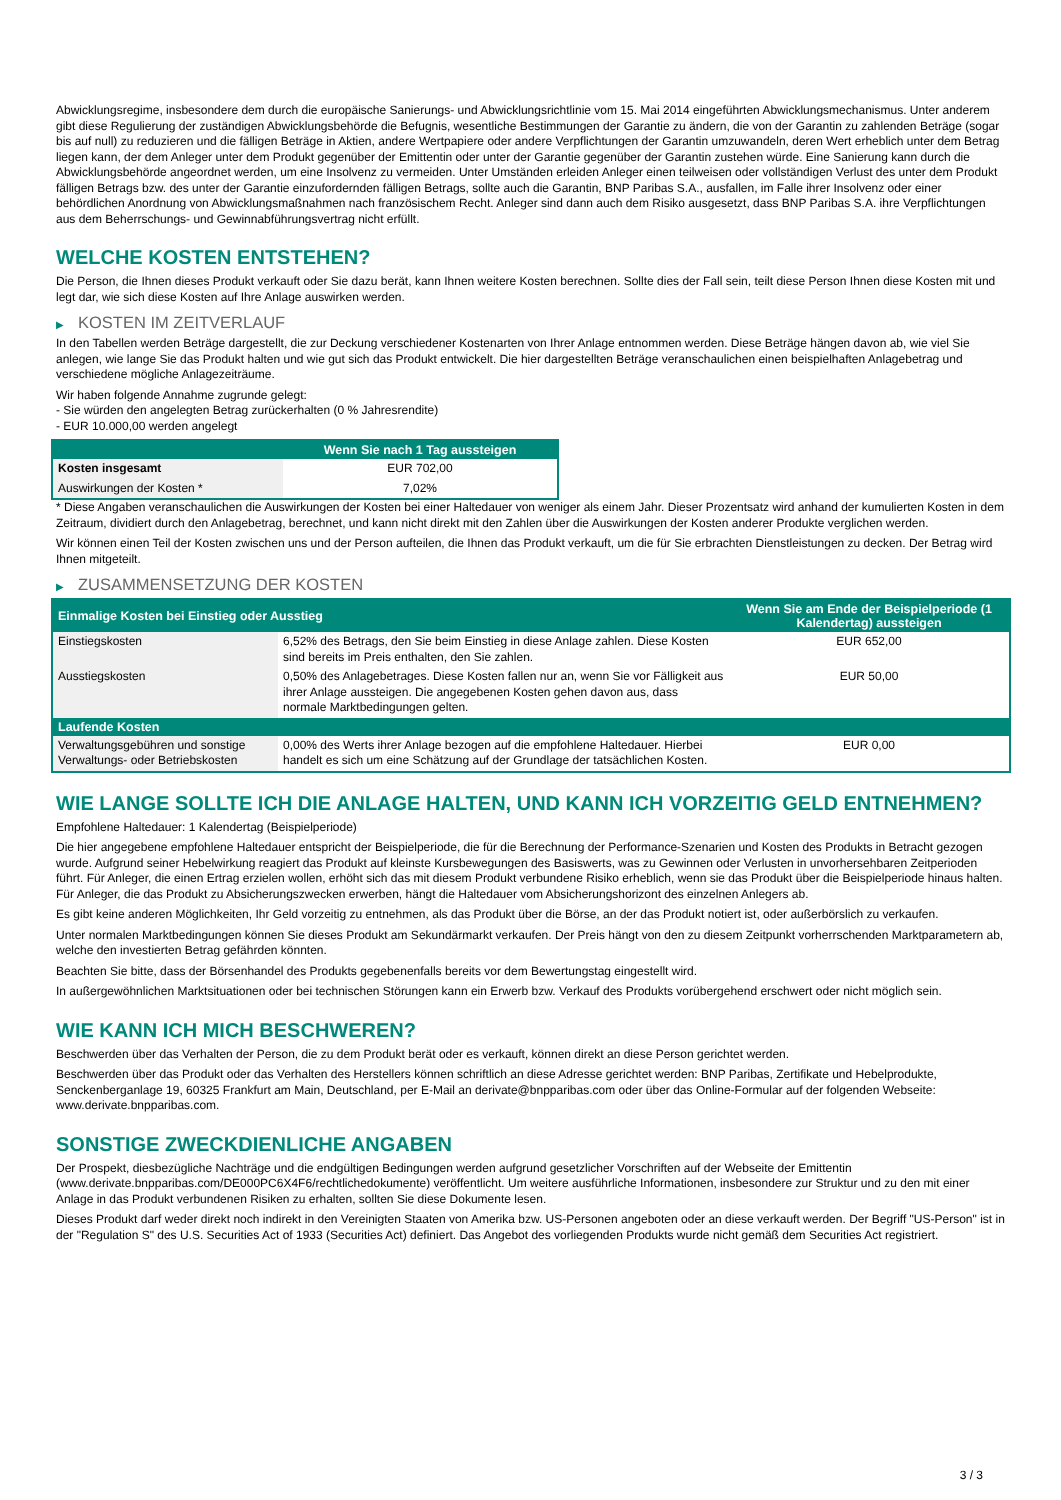Abwicklungsregime, insbesondere dem durch die europäische Sanierungs- und Abwicklungsrichtlinie vom 15. Mai 2014 eingeführten Abwicklungsmechanismus. Unter anderem gibt diese Regulierung der zuständigen Abwicklungsbehörde die Befugnis, wesentliche Bestimmungen der Garantie zu ändern, die von der Garantin zu zahlenden Beträge (sogar bis auf null) zu reduzieren und die fälligen Beträge in Aktien, andere Wertpapiere oder andere Verpflichtungen der Garantin umzuwandeln, deren Wert erheblich unter dem Betrag liegen kann, der dem Anleger unter dem Produkt gegenüber der Emittentin oder unter der Garantie gegenüber der Garantin zustehen würde. Eine Sanierung kann durch die Abwicklungsbehörde angeordnet werden, um eine Insolvenz zu vermeiden. Unter Umständen erleiden Anleger einen teilweisen oder vollständigen Verlust des unter dem Produkt fälligen Betrags bzw. des unter der Garantie einzufordernden fälligen Betrags, sollte auch die Garantin, BNP Paribas S.A., ausfallen, im Falle ihrer Insolvenz oder einer behördlichen Anordnung von Abwicklungsmaßnahmen nach französischem Recht. Anleger sind dann auch dem Risiko ausgesetzt, dass BNP Paribas S.A. ihre Verpflichtungen aus dem Beherrschungs- und Gewinnabführungsvertrag nicht erfüllt.
WELCHE KOSTEN ENTSTEHEN?
Die Person, die Ihnen dieses Produkt verkauft oder Sie dazu berät, kann Ihnen weitere Kosten berechnen. Sollte dies der Fall sein, teilt diese Person Ihnen diese Kosten mit und legt dar, wie sich diese Kosten auf Ihre Anlage auswirken werden.
▶ KOSTEN IM ZEITVERLAUF
In den Tabellen werden Beträge dargestellt, die zur Deckung verschiedener Kostenarten von Ihrer Anlage entnommen werden. Diese Beträge hängen davon ab, wie viel Sie anlegen, wie lange Sie das Produkt halten und wie gut sich das Produkt entwickelt. Die hier dargestellten Beträge veranschaulichen einen beispielhaften Anlagebetrag und verschiedene mögliche Anlagezeiträume.
Wir haben folgende Annahme zugrunde gelegt:
- Sie würden den angelegten Betrag zurückerhalten (0 % Jahresrendite)
- EUR 10.000,00 werden angelegt
| | Wenn Sie nach 1 Tag aussteigen |
| --- | --- |
| Kosten insgesamt | EUR 702,00 |
| Auswirkungen der Kosten * | 7,02% |
* Diese Angaben veranschaulichen die Auswirkungen der Kosten bei einer Haltedauer von weniger als einem Jahr. Dieser Prozentsatz wird anhand der kumulierten Kosten in dem Zeitraum, dividiert durch den Anlagebetrag, berechnet, und kann nicht direkt mit den Zahlen über die Auswirkungen der Kosten anderer Produkte verglichen werden.
Wir können einen Teil der Kosten zwischen uns und der Person aufteilen, die Ihnen das Produkt verkauft, um die für Sie erbrachten Dienstleistungen zu decken. Der Betrag wird Ihnen mitgeteilt.
▶ ZUSAMMENSETZUNG DER KOSTEN
| Einmalige Kosten bei Einstieg oder Ausstieg | | Wenn Sie am Ende der Beispielperiode (1 Kalendertag) aussteigen |
| --- | --- | --- |
| Einstiegskosten | 6,52% des Betrags, den Sie beim Einstieg in diese Anlage zahlen. Diese Kosten sind bereits im Preis enthalten, den Sie zahlen. | EUR 652,00 |
| Ausstiegskosten | 0,50% des Anlagebetrages. Diese Kosten fallen nur an, wenn Sie vor Fälligkeit aus ihrer Anlage aussteigen. Die angegebenen Kosten gehen davon aus, dass normale Marktbedingungen gelten. | EUR 50,00 |
| Laufende Kosten | | |
| Verwaltungsgebühren und sonstige Verwaltungs- oder Betriebskosten | 0,00% des Werts ihrer Anlage bezogen auf die empfohlene Haltedauer. Hierbei handelt es sich um eine Schätzung auf der Grundlage der tatsächlichen Kosten. | EUR 0,00 |
WIE LANGE SOLLTE ICH DIE ANLAGE HALTEN, UND KANN ICH VORZEITIG GELD ENTNEHMEN?
Empfohlene Haltedauer: 1 Kalendertag (Beispielperiode)
Die hier angegebene empfohlene Haltedauer entspricht der Beispielperiode, die für die Berechnung der Performance-Szenarien und Kosten des Produkts in Betracht gezogen wurde. Aufgrund seiner Hebelwirkung reagiert das Produkt auf kleinste Kursbewegungen des Basiswerts, was zu Gewinnen oder Verlusten in unvorhersehbaren Zeitperioden führt. Für Anleger, die einen Ertrag erzielen wollen, erhöht sich das mit diesem Produkt verbundene Risiko erheblich, wenn sie das Produkt über die Beispielperiode hinaus halten. Für Anleger, die das Produkt zu Absicherungszwecken erwerben, hängt die Haltedauer vom Absicherungshorizont des einzelnen Anlegers ab.
Es gibt keine anderen Möglichkeiten, Ihr Geld vorzeitig zu entnehmen, als das Produkt über die Börse, an der das Produkt notiert ist, oder außerbörslich zu verkaufen.
Unter normalen Marktbedingungen können Sie dieses Produkt am Sekundärmarkt verkaufen. Der Preis hängt von den zu diesem Zeitpunkt vorherrschenden Marktparametern ab, welche den investierten Betrag gefährden könnten.
Beachten Sie bitte, dass der Börsenhandel des Produkts gegebenenfalls bereits vor dem Bewertungstag eingestellt wird.
In außergewöhnlichen Marktsituationen oder bei technischen Störungen kann ein Erwerb bzw. Verkauf des Produkts vorübergehend erschwert oder nicht möglich sein.
WIE KANN ICH MICH BESCHWEREN?
Beschwerden über das Verhalten der Person, die zu dem Produkt berät oder es verkauft, können direkt an diese Person gerichtet werden.
Beschwerden über das Produkt oder das Verhalten des Herstellers können schriftlich an diese Adresse gerichtet werden: BNP Paribas, Zertifikate und Hebelprodukte, Senckenberganlage 19, 60325 Frankfurt am Main, Deutschland, per E-Mail an derivate@bnpparibas.com oder über das Online-Formular auf der folgenden Webseite: www.derivate.bnpparibas.com.
SONSTIGE ZWECKDIENLICHE ANGABEN
Der Prospekt, diesbezügliche Nachträge und die endgültigen Bedingungen werden aufgrund gesetzlicher Vorschriften auf der Webseite der Emittentin (www.derivate.bnpparibas.com/DE000PC6X4F6/rechtlichedokumente) veröffentlicht. Um weitere ausführliche Informationen, insbesondere zur Struktur und zu den mit einer Anlage in das Produkt verbundenen Risiken zu erhalten, sollten Sie diese Dokumente lesen.
Dieses Produkt darf weder direkt noch indirekt in den Vereinigten Staaten von Amerika bzw. US-Personen angeboten oder an diese verkauft werden. Der Begriff "US-Person" ist in der "Regulation S" des U.S. Securities Act of 1933 (Securities Act) definiert. Das Angebot des vorliegenden Produkts wurde nicht gemäß dem Securities Act registriert.
3 / 3